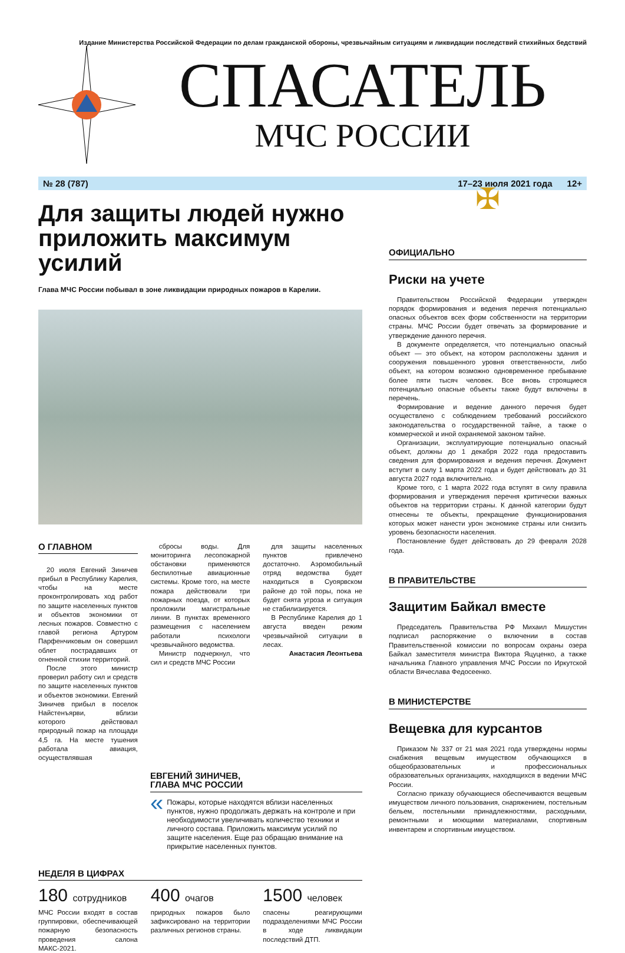Издание Министерства Российской Федерации по делам гражданской обороны, чрезвычайным ситуациям и ликвидации последствий стихийных бедствий
СПАСАТЕЛЬ
МЧС РОССИИ
№ 28 (787) 17–23 июля 2021 года 12+
Для защиты людей нужно приложить максимум усилий
Глава МЧС России побывал в зоне ликвидации природных пожаров в Карелии.
О ГЛАВНОМ
20 июля Евгений Зиничев прибыл в Республику Карелия, чтобы на месте проконтролировать ход работ по защите населенных пунктов и объектов экономики от лесных пожаров. Совместно с главой региона Артуром Парфенчиковым он совершил облет пострадавших от огненной стихии территорий.
После этого министр проверил работу сил и средств по защите населенных пунктов и объектов экономики. Евгений Зиничев прибыл в поселок Найстенъярви, вблизи которого действовал природный пожар на площади 4,5 га. На месте тушения работала авиация, осуществлявшая
сбросы воды. Для мониторинга лесопожарной обстановки применяются беспилотные авиационные системы. Кроме того, на месте пожара действовали три пожарных поезда, от которых проложили магистральные линии. В пунктах временного размещения с населением работали психологи чрезвычайного ведомства.
Министр подчеркнул, что сил и средств МЧС России
для защиты населенных пунктов привлечено достаточно. Аэромобильный отряд ведомства будет находиться в Суоярвском районе до той поры, пока не будет снята угроза и ситуация не стабилизируется.
В Республике Карелия до 1 августа введен режим чрезвычайной ситуации в лесах.
Анастасия Леонтьева
ЕВГЕНИЙ ЗИНИЧЕВ,
ГЛАВА МЧС РОССИИ
«
Пожары, которые находятся вблизи населенных пунктов, нужно продолжать держать на контроле и при необходимости увеличивать количество техники и личного состава. Приложить максимум усилий по защите населения. Еще раз обращаю внимание на прикрытие населенных пунктов.
НЕДЕЛЯ В ЦИФРАХ
180 сотрудников
МЧС России входят в состав группировки, обеспечивающей пожарную безопасность проведения салона МАКС-2021.
400 очагов
природных пожаров было зафиксировано на территории различных регионов страны.
1500 человек
спасены реагирующими подразделениями МЧС России в ходе ликвидации последствий ДТП.
✠
ОФИЦИАЛЬНО
Риски на учете
Правительством Российской Федерации утвержден порядок формирования и ведения перечня потенциально опасных объектов всех форм собственности на территории страны. МЧС России будет отвечать за формирование и утверждение данного перечня.
В документе определяется, что потенциально опасный объект — это объект, на котором расположены здания и сооружения повышенного уровня ответственности, либо объект, на котором возможно одновременное пребывание более пяти тысяч человек. Все вновь строящиеся потенциально опасные объекты также будут включены в перечень.
Формирование и ведение данного перечня будет осуществлено с соблюдением требований российского законодательства о государственной тайне, а также о коммерческой и иной охраняемой законом тайне.
Организации, эксплуатирующие потенциально опасный объект, должны до 1 декабря 2022 года предоставить сведения для формирования и ведения перечня. Документ вступит в силу 1 марта 2022 года и будет действовать до 31 августа 2027 года включительно.
Кроме того, с 1 марта 2022 года вступят в силу правила формирования и утверждения перечня критически важных объектов на территории страны. К данной категории будут отнесены те объекты, прекращение функционирования которых может нанести урон экономике страны или снизить уровень безопасности населения.
Постановление будет действовать до 29 февраля 2028 года.
В ПРАВИТЕЛЬСТВЕ
Защитим Байкал вместе
Председатель Правительства РФ Михаил Мишустин подписал распоряжение о включении в состав Правительственной комиссии по вопросам охраны озера Байкал заместителя министра Виктора Яцуценко, а также начальника Главного управления МЧС России по Иркутской области Вячеслава Федосеенко.
В МИНИСТЕРСТВЕ
Вещевка для курсантов
Приказом № 337 от 21 мая 2021 года утверждены нормы снабжения вещевым имуществом обучающихся в общеобразовательных и профессиональных образовательных организациях, находящихся в ведении МЧС России.
Согласно приказу обучающиеся обеспечиваются вещевым имуществом личного пользования, снаряжением, постельным бельем, постельными принадлежностями, расходными, ремонтными и моющими материалами, спортивным инвентарем и спортивным имуществом.